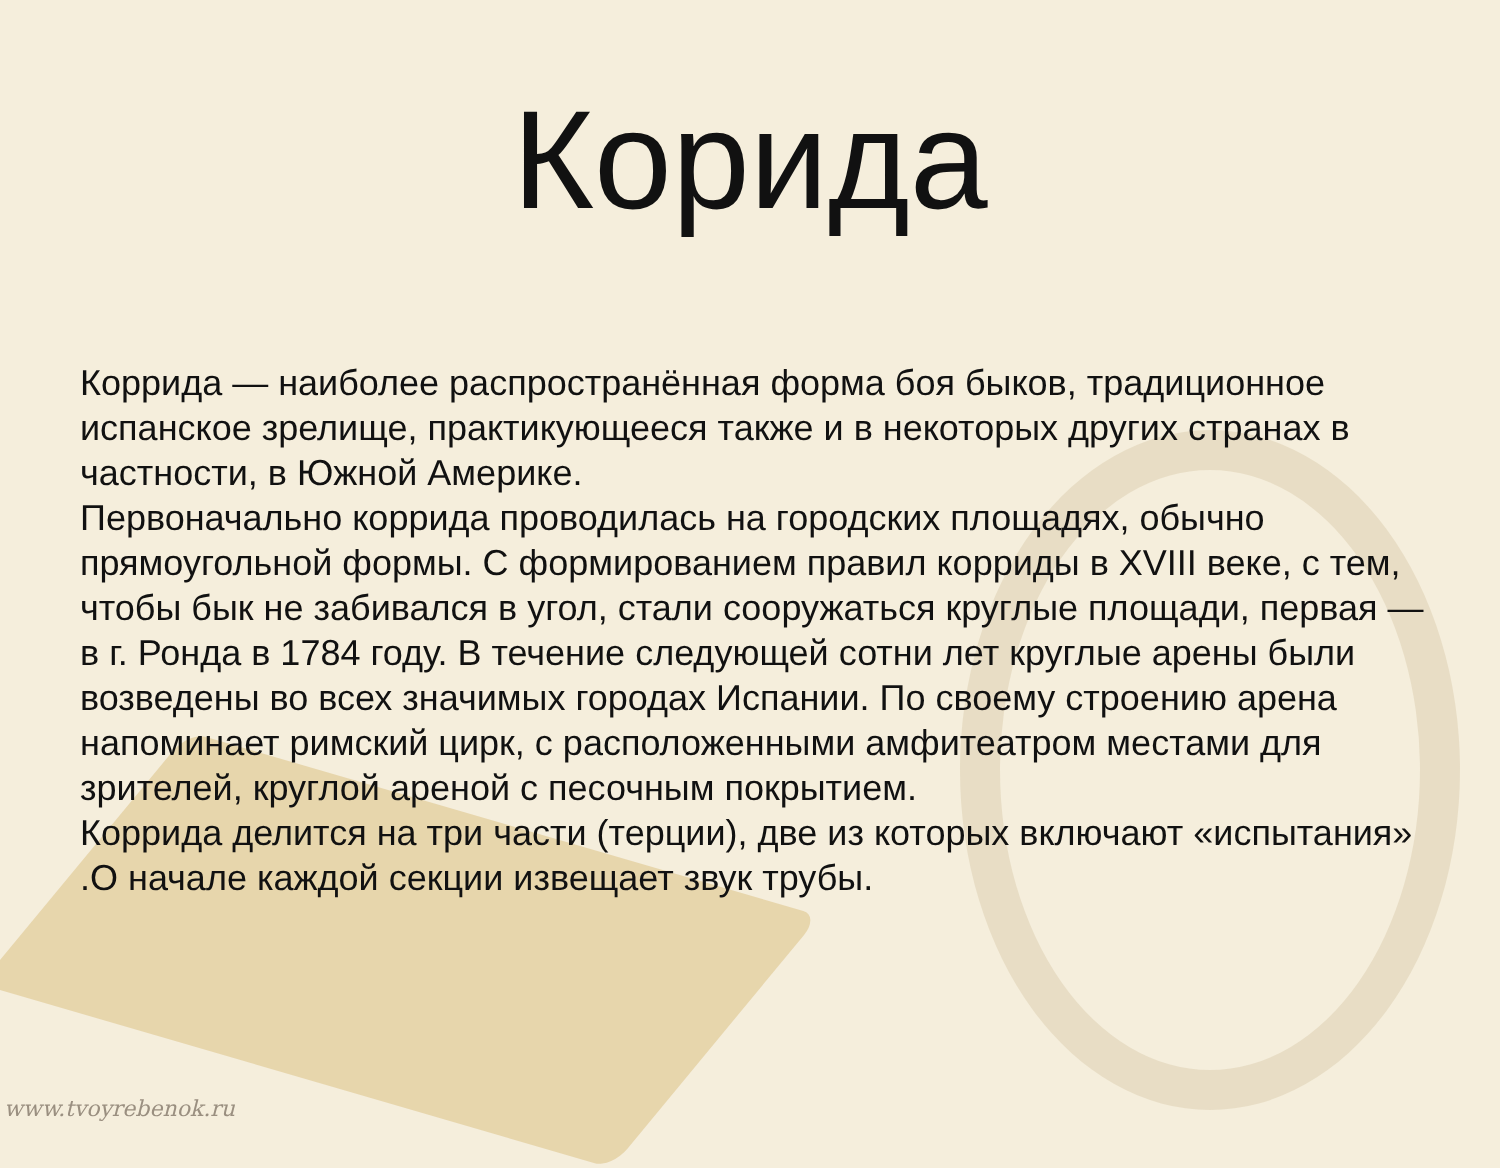Корида
Коррида — наиболее распространённая форма боя быков, традиционное испанское зрелище, практикующееся также и в некоторых других странах в частности, в Южной Америке.
Первоначально коррида проводилась на городских площадях, обычно прямоугольной формы. С формированием правил корриды в XVIII веке, с тем, чтобы бык не забивался в угол, стали сооружаться круглые площади, первая — в г. Ронда в 1784 году. В течение следующей сотни лет круглые арены были возведены во всех значимых городах Испании. По своему строению арена напоминает римский цирк, с расположенными амфитеатром местами для зрителей, круглой ареной с песочным покрытием.
Коррида делится на три части (терции), две из которых включают «испытания» .О начале каждой секции извещает звук трубы.
www.tvoyrebenok.ru